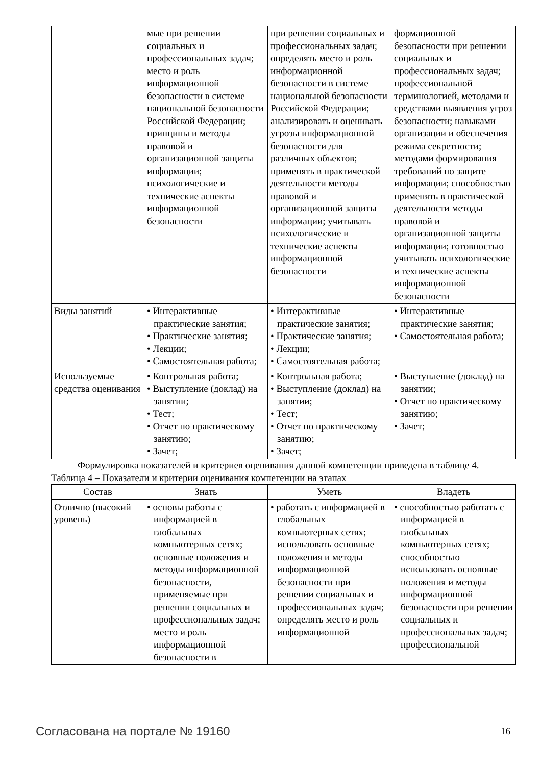| | мые при решении социальных и профессиональных задач; место и роль информационной безопасности в системе национальной безопасности Российской Федерации; принципы и методы правовой и организационной защиты информации; психологические и технические аспекты информационной безопасности | при решении социальных и профессиональных задач; определять место и роль информационной безопасности в системе национальной безопасности Российской Федерации; анализировать и оценивать угрозы информационной безопасности для различных объектов; применять в практической деятельности методы правовой и организационной защиты информации; учитывать психологические и технические аспекты информационной безопасности | формационной безопасности при решении социальных и профессиональных задач; профессиональной терминологией, методами и средствами выявления угроз безопасности; навыками организации и обеспечения режима секретности; методами формирования требований по защите информации; способностью применять в практической деятельности методы правовой и организационной защиты информации; готовностью учитывать психологические и технические аспекты информационной безопасности |
| Виды занятий | • Интерактивные практические занятия; • Практические занятия; • Лекции; • Самостоятельная работа; | • Интерактивные практические занятия; • Практические занятия; • Лекции; • Самостоятельная работа; | • Интерактивные практические занятия; • Самостоятельная работа; |
| Используемые средства оценивания | • Контрольная работа; • Выступление (доклад) на занятии; • Тест; • Отчет по практическому занятию; • Зачет; | • Контрольная работа; • Выступление (доклад) на занятии; • Тест; • Отчет по практическому занятию; • Зачет; | • Выступление (доклад) на занятии; • Отчет по практическому занятию; • Зачет; |
Формулировка показателей и критериев оценивания данной компетенции приведена в таблице 4.
Таблица 4 – Показатели и критерии оценивания компетенции на этапах
| Состав | Знать | Уметь | Владеть |
| --- | --- | --- | --- |
| Отлично (высокий уровень) | • основы работы с информацией в глобальных компьютерных сетях; основные положения и методы информационной безопасности, применяемые при решении социальных и профессиональных задач; место и роль информационной безопасности в | • работать с информацией в глобальных компьютерных сетях; использовать основные положения и методы информационной безопасности при решении социальных и профессиональных задач; определять место и роль информационной | • способностью работать с информацией в глобальных компьютерных сетях; способностью использовать основные положения и методы информационной безопасности при решении социальных и профессиональных задач; профессиональной |
Согласована на портале № 19160 16